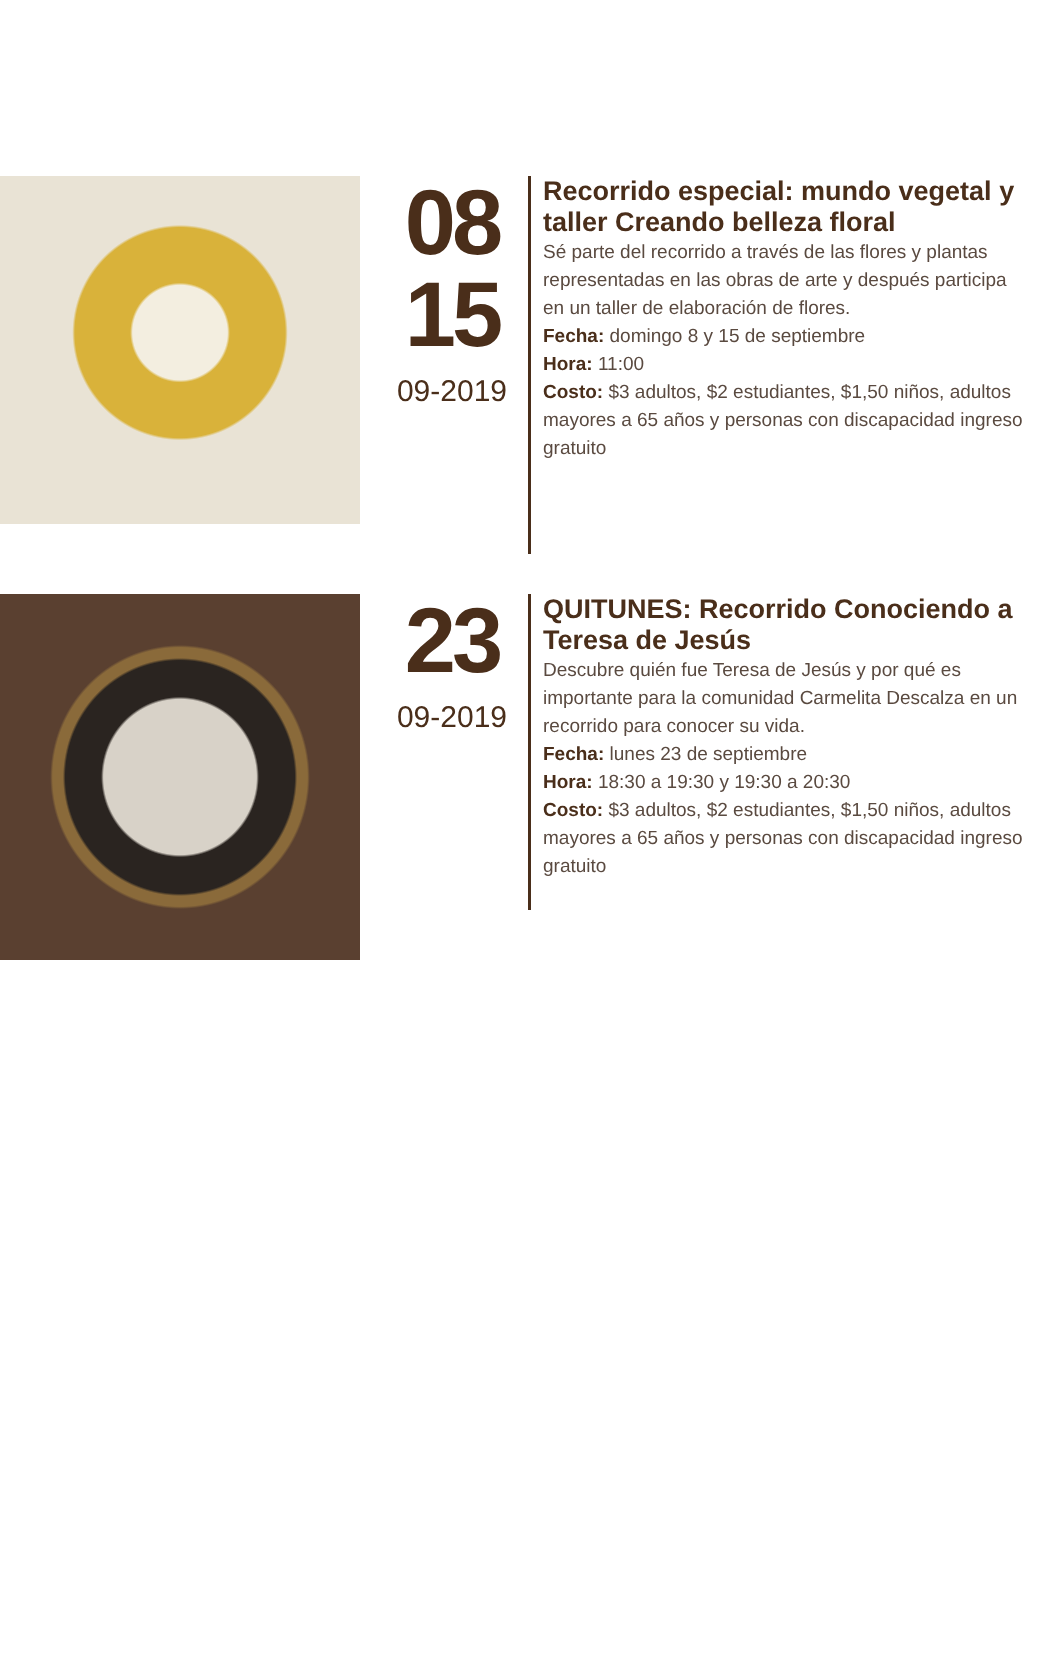08
15
09-2019
Recorrido especial: mundo vegetal y taller Creando belleza floral
Sé parte del recorrido a través de las flores y plantas representadas en las obras de arte y después participa en un taller de elaboración de flores.
Fecha: domingo 8 y 15 de septiembre
Hora: 11:00
Costo: $3 adultos, $2 estudiantes, $1,50 niños, adultos mayores a 65 años y personas con discapacidad ingreso gratuito
23
09-2019
QUITUNES: Recorrido Conociendo a Teresa de Jesús
Descubre quién fue Teresa de Jesús y por qué es importante para la comunidad Carmelita Descalza en un recorrido para conocer su vida.
Fecha: lunes 23 de septiembre
Hora: 18:30 a 19:30 y 19:30 a 20:30
Costo: $3 adultos, $2 estudiantes, $1,50 niños, adultos mayores a 65 años y personas con discapacidad ingreso gratuito